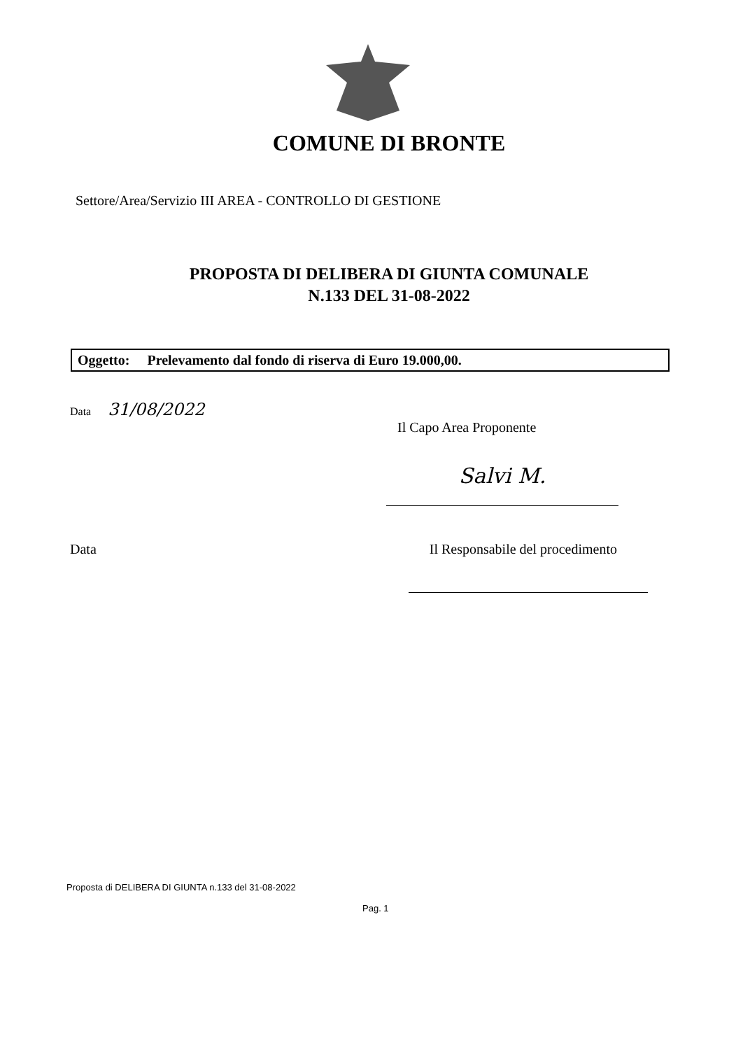COMUNE DI BRONTE
Settore/Area/Servizio III AREA - CONTROLLO DI GESTIONE
PROPOSTA DI DELIBERA DI GIUNTA COMUNALE
N.133 DEL 31-08-2022
Oggetto: Prelevamento dal fondo di riserva di Euro 19.000,00.
Data 31/08/2022
Il Capo Area Proponente
Salvi M.
Data Il Responsabile del procedimento
Proposta di DELIBERA DI GIUNTA n.133 del 31-08-2022
Pag. 1